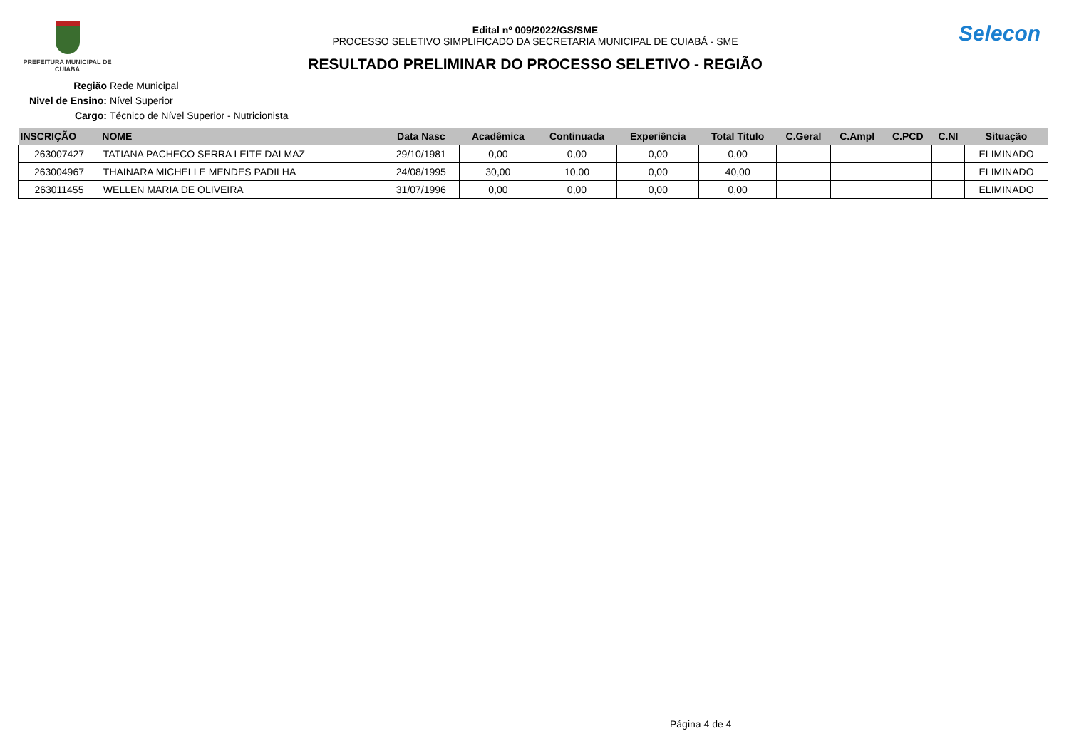PREFEITURA MUNICIPAL DE CUIABÁ
Edital nº 009/2022/GS/SME
PROCESSO SELETIVO SIMPLIFICADO DA SECRETARIA MUNICIPAL DE CUIABÁ - SME
RESULTADO PRELIMINAR DO PROCESSO SELETIVO - REGIÃO
Selecon
Região Rede Municipal
Nivel de Ensino: Nível Superior
Cargo: Técnico de Nível Superior - Nutricionista
| INSCRIÇÃO | NOME | Data Nasc | Acadêmica | Continuada | Experiência | Total Titulo | C.Geral | C.Ampl | C.PCD | C.NI | Situação |
| --- | --- | --- | --- | --- | --- | --- | --- | --- | --- | --- | --- |
| 263007427 | TATIANA PACHECO SERRA LEITE DALMAZ | 29/10/1981 | 0,00 | 0,00 | 0,00 | 0,00 | | | | | ELIMINADO |
| 263004967 | THAINARA MICHELLE MENDES PADILHA | 24/08/1995 | 30,00 | 10,00 | 0,00 | 40,00 | | | | | ELIMINADO |
| 263011455 | WELLEN MARIA DE OLIVEIRA | 31/07/1996 | 0,00 | 0,00 | 0,00 | 0,00 | | | | | ELIMINADO |
Página 4 de 4